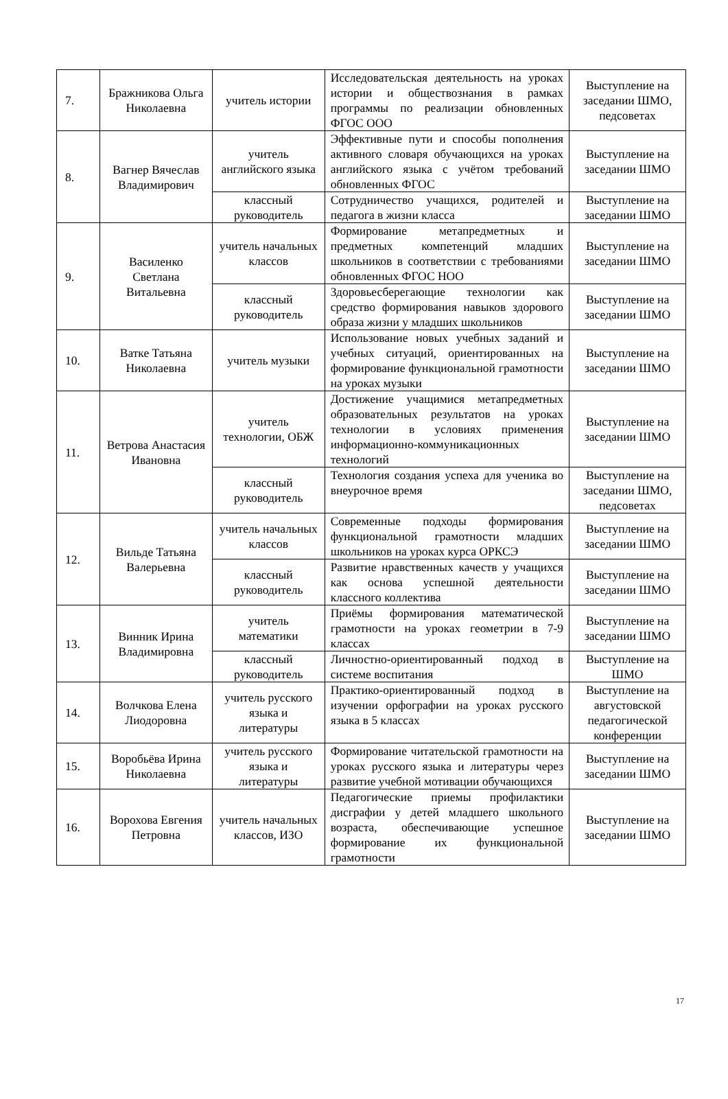| 7. | Бражникова Ольга Николаевна | учитель истории | Исследовательская деятельность на уроках истории и обществознания в рамках программы по реализации обновленных ФГОС ООО | Выступление на заседании ШМО, педсоветах |
| 8. | Вагнер Вячеслав Владимирович | учитель английского языка | Эффективные пути и способы пополнения активного словаря обучающихся на уроках английского языка с учётом требований обновленных ФГОС | Выступление на заседании ШМО |
| | | классный руководитель | Сотрудничество учащихся, родителей и педагога в жизни класса | Выступление на заседании ШМО |
| 9. | Василенко Светлана Витальевна | учитель начальных классов | Формирование метапредметных и предметных компетенций младших школьников в соответствии с требованиями обновленных ФГОС НОО | Выступление на заседании ШМО |
| | | классный руководитель | Здоровьесберегающие технологии как средство формирования навыков здорового образа жизни у младших школьников | Выступление на заседании ШМО |
| 10. | Ватке Татьяна Николаевна | учитель музыки | Использование новых учебных заданий и учебных ситуаций, ориентированных на формирование функциональной грамотности на уроках музыки | Выступление на заседании ШМО |
| 11. | Ветрова Анастасия Ивановна | учитель технологии, ОБЖ | Достижение учащимися метапредметных образовательных результатов на уроках технологии в условиях применения информационно-коммуникационных технологий | Выступление на заседании ШМО |
| | | классный руководитель | Технология создания успеха для ученика во внеурочное время | Выступление на заседании ШМО, педсоветах |
| 12. | Вильде Татьяна Валерьевна | учитель начальных классов | Современные подходы формирования функциональной грамотности младших школьников на уроках курса ОРКСЭ | Выступление на заседании ШМО |
| | | классный руководитель | Развитие нравственных качеств у учащихся как основа успешной деятельности классного коллектива | Выступление на заседании ШМО |
| 13. | Винник Ирина Владимировна | учитель математики | Приёмы формирования математической грамотности на уроках геометрии в 7-9 классах | Выступление на заседании ШМО |
| | | классный руководитель | Личностно-ориентированный подход в системе воспитания | Выступление на ШМО |
| 14. | Волчкова Елена Лиодоровна | учитель русского языка и литературы | Практико-ориентированный подход в изучении орфографии на уроках русского языка в 5 классах | Выступление на августовской педагогической конференции |
| 15. | Воробьёва Ирина Николаевна | учитель русского языка и литературы | Формирование читательской грамотности на уроках русского языка и литературы через развитие учебной мотивации обучающихся | Выступление на заседании ШМО |
| 16. | Ворохова Евгения Петровна | учитель начальных классов, ИЗО | Педагогические приемы профилактики дисграфии у детей младшего школьного возраста, обеспечивающие успешное формирование их функциональной грамотности | Выступление на заседании ШМО |
17